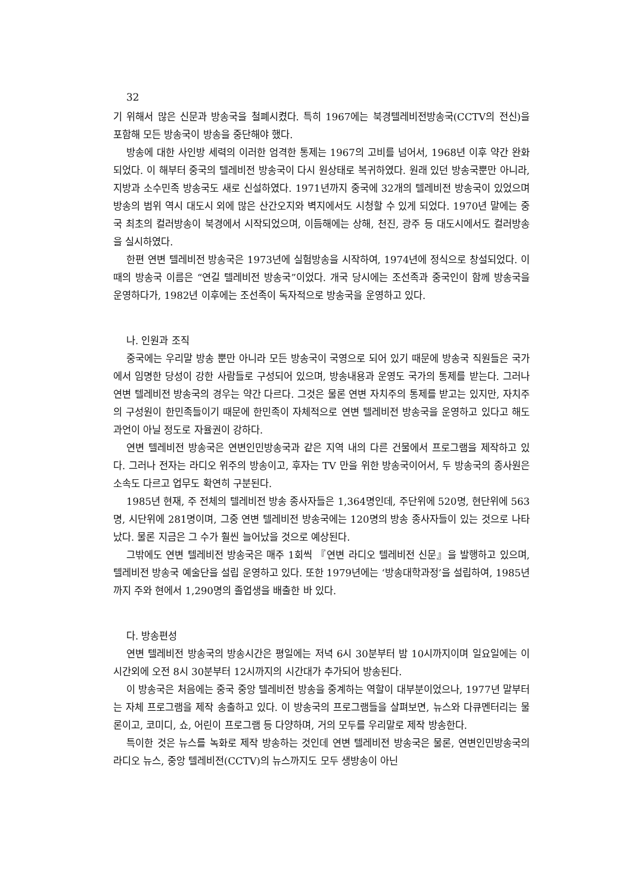32
기 위해서 많은 신문과 방송국을 철폐시켰다. 특히 1967에는 북경텔레비전방송국(CCTV의 전신)을 포함해 모든 방송국이 방송을 중단해야 했다.
방송에 대한 사인방 세력의 이러한 엄격한 통제는 1967의 고비를 넘어서, 1968년 이후 약간 완화되었다. 이 해부터 중국의 텔레비전 방송국이 다시 원상태로 복귀하였다. 원래 있던 방송국뿐만 아니라, 지방과 소수민족 방송국도 새로 신설하였다. 1971년까지 중국에 32개의 텔레비전 방송국이 있었으며 방송의 범위 역시 대도시 외에 많은 산간오지와 벽지에서도 시청할 수 있게 되었다. 1970년 말에는 중국 최초의 컬러방송이 북경에서 시작되었으며, 이듬해에는 상해, 천진, 광주 등 대도시에서도 컬러방송을 실시하였다.
한편 연변 텔레비전 방송국은 1973년에 실험방송을 시작하여, 1974년에 정식으로 창설되었다. 이 때의 방송국 이름은 “연길 텔레비전 방송국”이었다. 개국 당시에는 조선족과 중국인이 함께 방송국을 운영하다가, 1982년 이후에는 조선족이 독자적으로 방송국을 운영하고 있다.
나. 인원과 조직
중국에는 우리말 방송 뿐만 아니라 모든 방송국이 국영으로 되어 있기 때문에 방송국 직원들은 국가에서 임명한 당성이 강한 사람들로 구성되어 있으며, 방송내용과 운영도 국가의 통제를 받는다. 그러나 연변 텔레비전 방송국의 경우는 약간 다르다. 그것은 물론 연변 자치주의 통제를 받고는 있지만, 자치주의 구성원이 한민족들이기 때문에 한민족이 자체적으로 연변 텔레비전 방송국을 운영하고 있다고 해도 과언이 아닐 정도로 자율권이 강하다.
연변 텔레비전 방송국은 연변인민방송국과 같은 지역 내의 다른 건물에서 프로그램을 제작하고 있다. 그러나 전자는 라디오 위주의 방송이고, 후자는 TV 만을 위한 방송국이어서, 두 방송국의 종사원은 소속도 다르고 업무도 확연히 구분된다.
1985년 현재, 주 전체의 텔레비전 방송 종사자들은 1,364명인데, 주단위에 520명, 현단위에 563명, 시단위에 281명이며, 그중 연변 텔레비전 방송국에는 120명의 방송 종사자들이 있는 것으로 나타났다. 물론 지금은 그 수가 훨씬 늘어났을 것으로 예상된다.
그밖에도 연변 텔레비전 방송국은 매주 1회씩 『연변 라디오 텔레비전 신문』을 발행하고 있으며, 텔레비전 방송국 예술단을 설립 운영하고 있다. 또한 1979년에는 ‘방송대학과정’을 설립하여, 1985년까지 주와 현에서 1,290명의 졸업생을 배출한 바 있다.
다. 방송편성
연변 텔레비전 방송국의 방송시간은 평일에는 저녁 6시 30분부터 밤 10시까지이며 일요일에는 이 시간외에 오전 8시 30분부터 12시까지의 시간대가 추가되어 방송된다.
이 방송국은 처음에는 중국 중앙 텔레비전 방송을 중계하는 역할이 대부분이었으나, 1977년 말부터는 자체 프로그램을 제작 송출하고 있다. 이 방송국의 프로그램들을 살펴보면, 뉴스와 다큐멘터리는 물론이고, 코미디, 쇼, 어린이 프로그램 등 다양하며, 거의 모두를 우리말로 제작 방송한다.
특이한 것은 뉴스를 녹화로 제작 방송하는 것인데 연변 텔레비전 방송국은 물론, 연변인민방송국의 라디오 뉴스, 중앙 텔레비전(CCTV)의 뉴스까지도 모두 생방송이 아닌